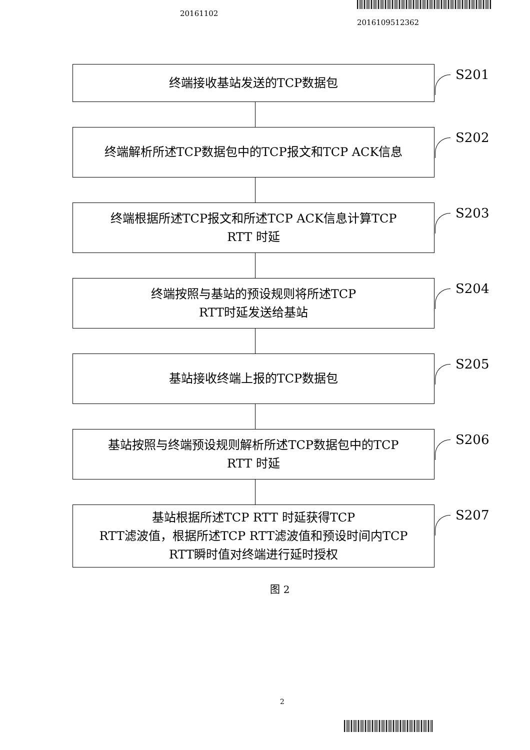20161102
2016109512362
终端接收基站发送的TCP数据包
S201
终端解析所述TCP数据包中的TCP报文和TCP ACK信息
S202
终端根据所述TCP报文和所述TCP ACK信息计算TCP
RTT 时延
S203
终端按照与基站的预设规则将所述TCP
RTT时延发送给基站
S204
基站接收终端上报的TCP数据包
S205
基站按照与终端预设规则解析所述TCP数据包中的TCP
RTT 时延
S206
基站根据所述TCP RTT 时延获得TCP
RTT滤波值，根据所述TCP RTT滤波值和预设时间内TCP
RTT瞬时值对终端进行延时授权
S207
图 2
2